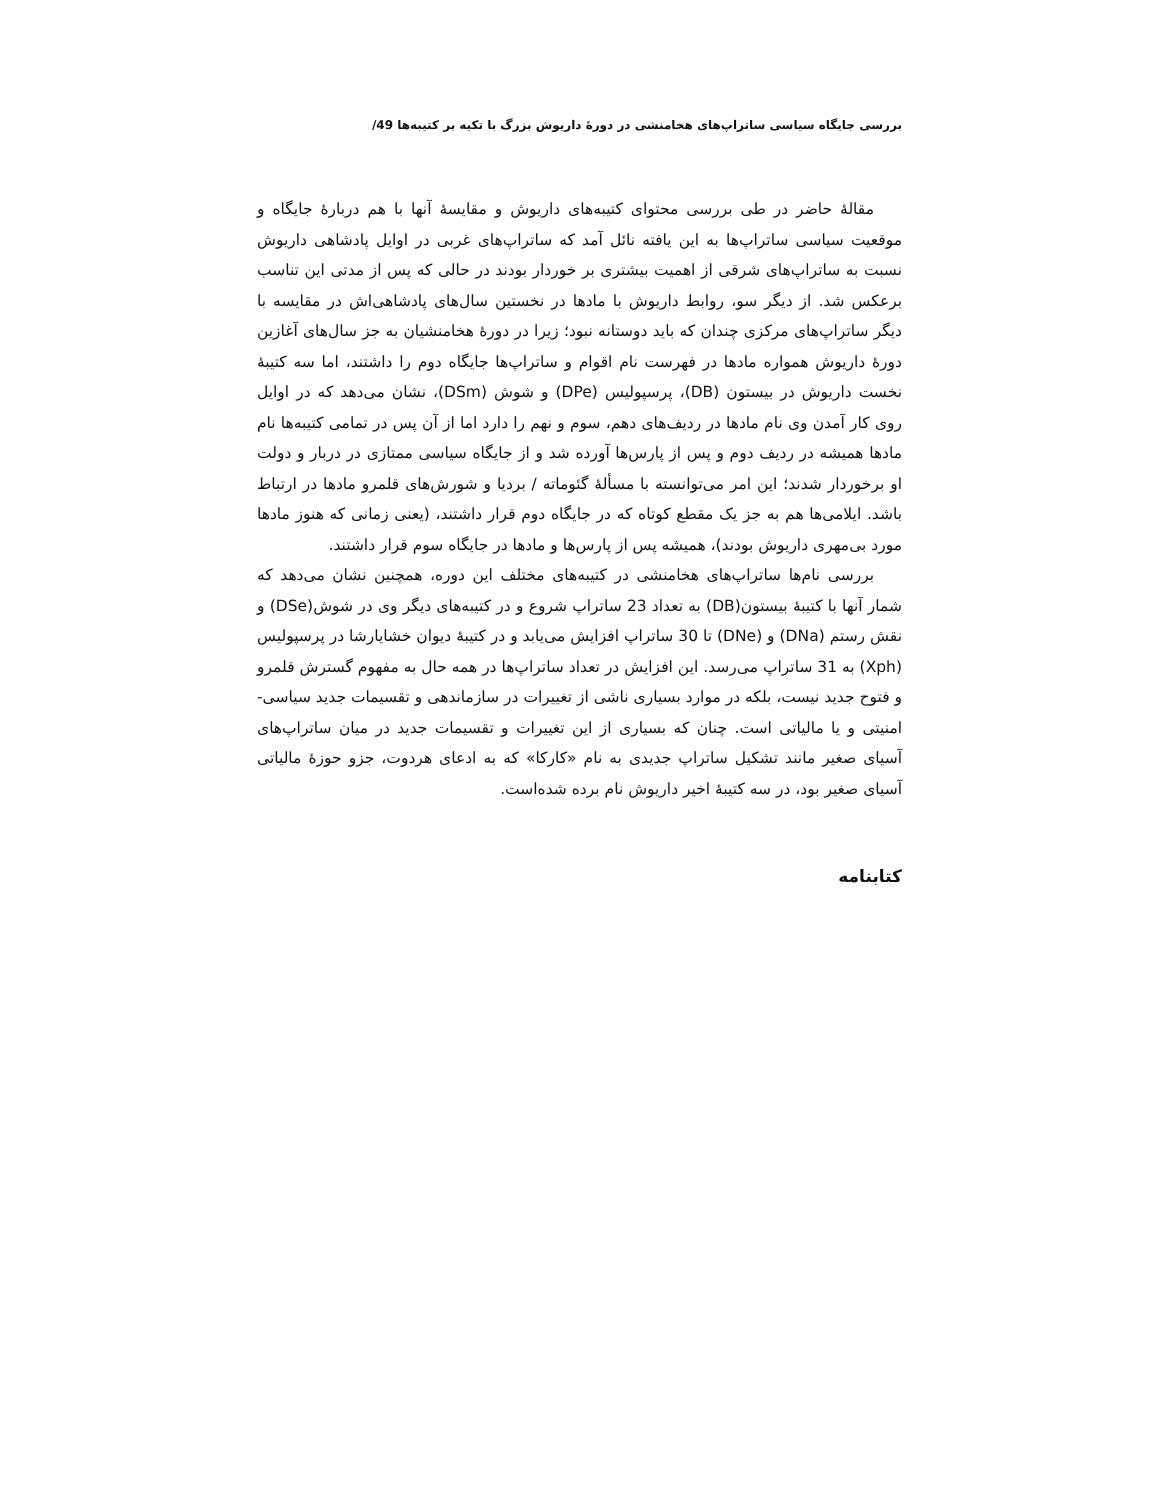بررسی جایگاه سیاسی ساتراپ‌های هخامنشی در دورهٔ داریوش بزرگ با تکیه بر کتیبه‌ها /49
مقالهٔ حاضر در طی بررسی محتوای کتیبه‌های داریوش و مقایسهٔ آنها با هم دربارهٔ جایگاه و موقعیت سیاسی ساتراپ‌ها به این یافته نائل آمد که ساتراپ‌های غربی در اوایل پادشاهی داریوش نسبت به ساتراپ‌های شرقی از اهمیت بیشتری بر خوردار بودند در حالی که پس از مدتی این تناسب برعکس شد. از دیگر سو، روابط داریوش با مادها در نخستین سال‌های پادشاهی‌اش در مقایسه با دیگر ساتراپ‌های مرکزی چندان که باید دوستانه نبود؛ زیرا در دورهٔ هخامنشیان به جز سال‌های آغازین دورهٔ داریوش همواره مادها در فهرست نام اقوام و ساتراپ‌ها جایگاه دوم را داشتند، اما سه کتیبهٔ نخست داریوش در بیستون (DB)، پرسپولیس (DPe) و شوش (DSm)، نشان می‌دهد که در اوایل روی کار آمدن وی نام مادها در ردیف‌های دهم، سوم و نهم را دارد اما از آن پس در تمامی کتیبه‌ها نام مادها همیشه در ردیف دوم و پس از پارس‌ها آورده شد و از جایگاه سیاسی ممتازی در دربار و دولت او برخوردار شدند؛ این امر می‌توانسته با مسألهٔ گئوماته / بردیا و شورش‌های قلمرو مادها در ارتباط باشد. ایلامی‌ها هم به جز یک مقطع کوتاه که در جایگاه دوم قرار داشتند، (یعنی زمانی که هنوز مادها مورد بی‌مهری داریوش بودند)، همیشه پس از پارس‌ها و مادها در جایگاه سوم قرار داشتند.
بررسی نام‌ها ساتراپ‌های هخامنشی در کتیبه‌های مختلف این دوره، همچنین نشان می‌دهد که شمار آنها با کتیبهٔ بیستون(DB) به تعداد 23 ساتراپ شروع و در کتیبه‌های دیگر وی در شوش(DSe) و نقش رستم (DNa) و (DNe) تا 30 ساتراپ افزایش می‌یابد و در کتیبهٔ دیوان خشایارشا در پرسپولیس (Xph) به 31 ساتراپ می‌رسد. این افزایش در تعداد ساتراپ‌ها در همه حال به مفهوم گسترش قلمرو و فتوح جدید نیست، بلکه در موارد بسیاری ناشی از تغییرات در سازماندهی و تقسیمات جدید سیاسی- امنیتی و یا مالیاتی است. چنان که بسیاری از این تغییرات و تقسیمات جدید در میان ساتراپ‌های آسیای صغیر مانند تشکیل ساتراپ جدیدی به نام «کارکا» که به ادعای هردوت، جزو حوزهٔ مالیاتی آسیای صغیر بود، در سه کتیبهٔ اخیر داریوش نام برده شده‌است.
کتابنامه